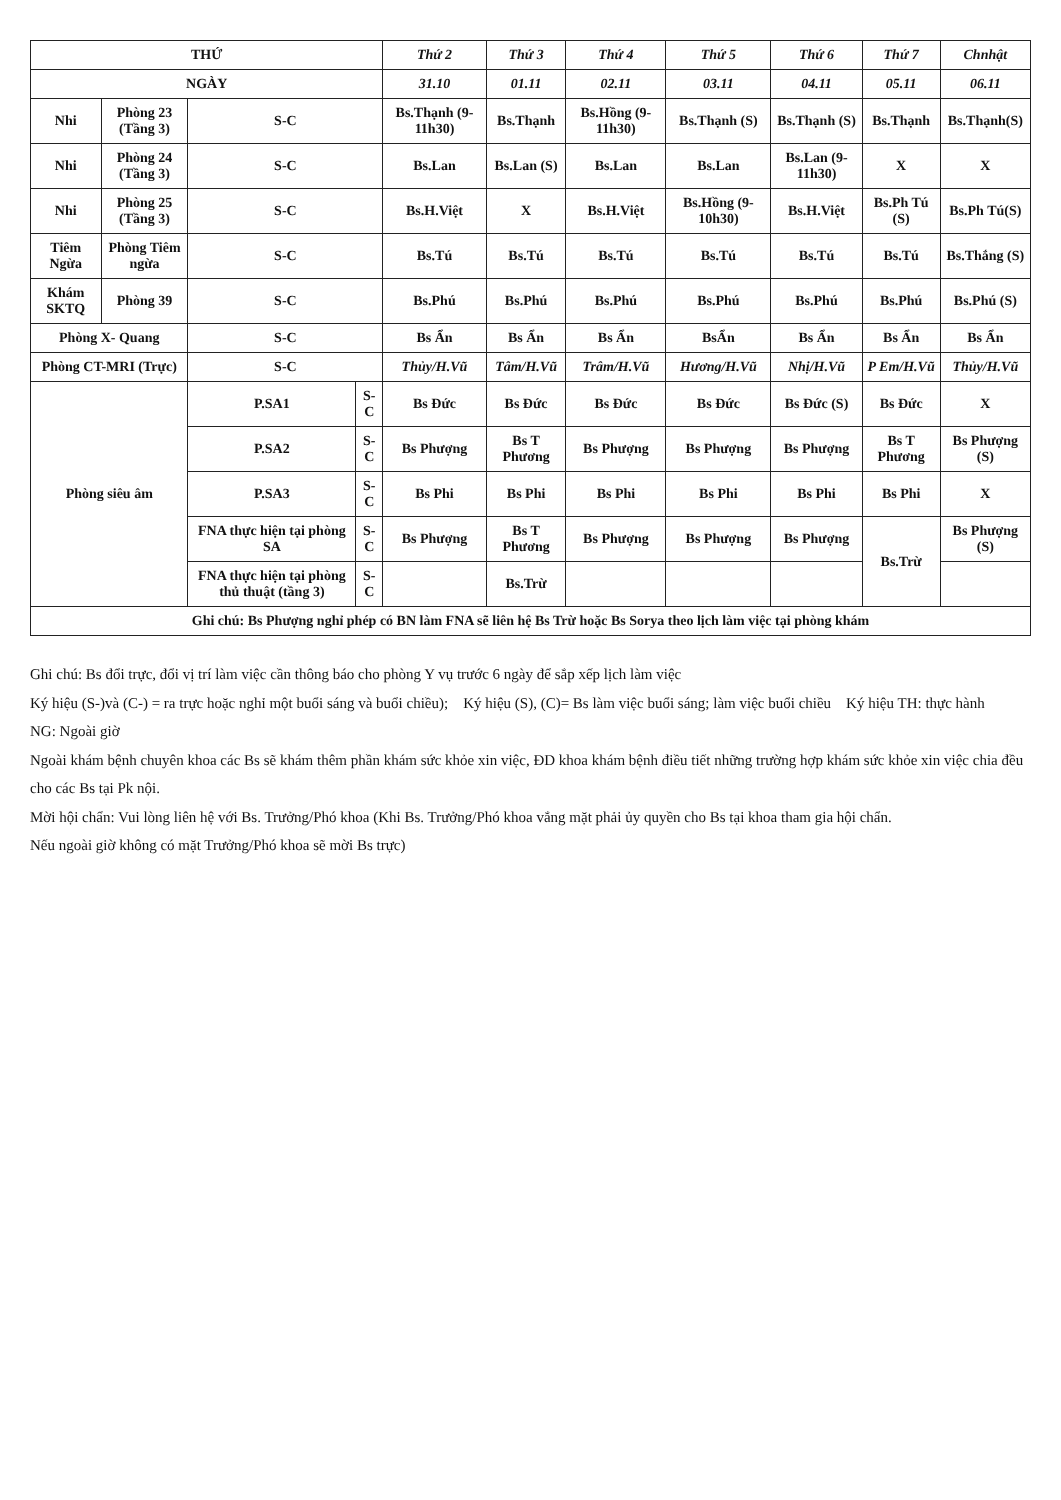| THỨ | | | | Thứ 2 | Thứ 3 | Thứ 4 | Thứ 5 | Thứ 6 | Thứ 7 | Chnhật |
| --- | --- | --- | --- | --- | --- | --- | --- | --- | --- | --- |
| NGÀY | | | | 31.10 | 01.11 | 02.11 | 03.11 | 04.11 | 05.11 | 06.11 |
| Nhi | Phòng 23 (Tầng 3) | S-C | | Bs.Thạnh (9-11h30) | Bs.Thạnh | Bs.Hồng (9-11h30) | Bs.Thạnh (S) | Bs.Thạnh (S) | Bs.Thạnh | Bs.Thạnh(S) |
| Nhi | Phòng 24 (Tầng 3) | S-C | | Bs.Lan | Bs.Lan (S) | Bs.Lan | Bs.Lan | Bs.Lan (9-11h30) | X | X |
| Nhi | Phòng 25 (Tầng 3) | S-C | | Bs.H.Việt | X | Bs.H.Việt | Bs.Hồng (9-10h30) | Bs.H.Việt | Bs.Ph Tú (S) | Bs.Ph Tú(S) |
| Tiêm Ngừa | Phòng Tiêm ngừa | S-C | | Bs.Tú | Bs.Tú | Bs.Tú | Bs.Tú | Bs.Tú | Bs.Tú | Bs.Thắng (S) |
| Khám SKTQ | Phòng 39 | S-C | | Bs.Phú | Bs.Phú | Bs.Phú | Bs.Phú | Bs.Phú | Bs.Phú | Bs.Phú (S) |
| Phòng X- Quang | | S-C | | Bs Ẩn | Bs Ẩn | Bs Ẩn | BsẨn | Bs Ẩn | Bs Ẩn | Bs Ẩn |
| Phòng CT-MRI (Trực) | | S-C | | Thủy/H.Vũ | Tâm/H.Vũ | Trâm/H.Vũ | Hương/H.Vũ | Nhị/H.Vũ | P Em/H.Vũ | Thủy/H.Vũ |
| Phòng siêu âm | | P.SA1 | S-C | Bs Đức | Bs Đức | Bs Đức | Bs Đức | Bs Đức (S) | Bs Đức | X |
| | | P.SA2 | S-C | Bs Phượng | Bs T Phương | Bs Phượng | Bs Phượng | Bs Phượng | Bs T Phương | Bs Phượng (S) |
| | | P.SA3 | S-C | Bs Phi | Bs Phi | Bs Phi | Bs Phi | Bs Phi | Bs Phi | X |
| | | FNA thực hiện tại phòng SA | S-C | Bs Phượng | Bs T Phương | Bs Phượng | Bs Phượng | Bs Phượng | Bs.Trừ | Bs Phượng (S) |
| | | FNA thực hiện tại phòng thủ thuật (tầng 3) | S-C | | Bs.Trừ | | | | | |
| Ghi chú: Bs Phượng nghỉ phép có BN làm FNA sẽ liên hệ Bs Trừ hoặc Bs Sorya theo lịch làm việc tại phòng khám | | | | | | | | | | |
Ghi chú: Bs đổi trực, đổi vị trí làm việc cần thông báo cho phòng Y vụ trước 6 ngày để sắp xếp lịch làm việc
Ký hiệu (S-)và (C-) = ra trực hoặc nghỉ một buổi sáng và buổi chiều); Ký hiệu (S), (C)= Bs làm việc buổi sáng; làm việc buổi chiều Ký hiệu TH: thực hành
NG: Ngoài giờ
Ngoài khám bệnh chuyên khoa các Bs sẽ khám thêm phần khám sức khỏe xin việc, ĐD khoa khám bệnh điều tiết những trường hợp khám sức khỏe xin việc chia đều cho các Bs tại Pk nội.
Mời hội chẩn: Vui lòng liên hệ với Bs. Trưởng/Phó khoa (Khi Bs. Trưởng/Phó khoa vắng mặt phải ủy quyền cho Bs tại khoa tham gia hội chẩn.
Nếu ngoài giờ không có mặt Trưởng/Phó khoa sẽ mời Bs trực)